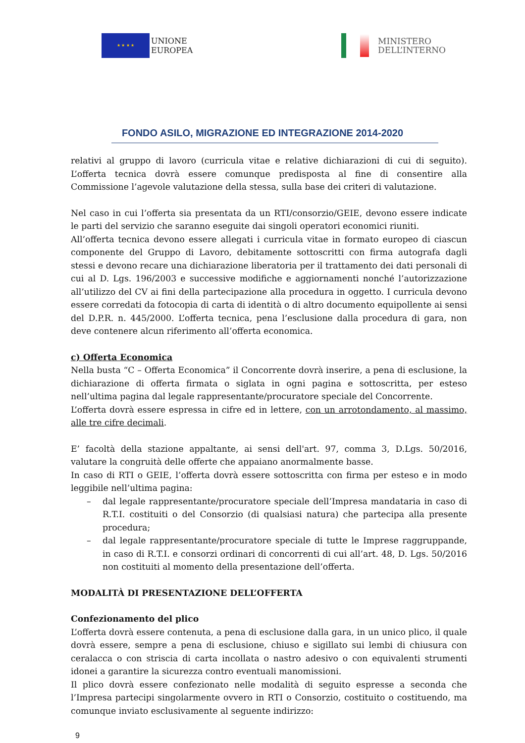★ ★ ★ ★
UNIONE
EUROPEA
MINISTERO
DELL’INTERNO
FONDO ASILO, MIGRAZIONE ED INTEGRAZIONE 2014-2020
relativi al gruppo di lavoro (curricula vitae e relative dichiarazioni di cui di seguito). L’offerta tecnica dovrà essere comunque predisposta al fine di consentire alla Commissione l’agevole valutazione della stessa, sulla base dei criteri di valutazione.
Nel caso in cui l’offerta sia presentata da un RTI/consorzio/GEIE, devono essere indicate le parti del servizio che saranno eseguite dai singoli operatori economici riuniti.
All’offerta tecnica devono essere allegati i curricula vitae in formato europeo di ciascun componente del Gruppo di Lavoro, debitamente sottoscritti con firma autografa dagli stessi e devono recare una dichiarazione liberatoria per il trattamento dei dati personali di cui al D. Lgs. 196/2003 e successive modifiche e aggiornamenti nonché l’autorizzazione all’utilizzo del CV ai fini della partecipazione alla procedura in oggetto. I curricula devono essere corredati da fotocopia di carta di identità o di altro documento equipollente ai sensi del D.P.R. n. 445/2000. L’offerta tecnica, pena l’esclusione dalla procedura di gara, non deve contenere alcun riferimento all’offerta economica.
c) Offerta Economica
Nella busta “C – Offerta Economica” il Concorrente dovrà inserire, a pena di esclusione, la dichiarazione di offerta firmata o siglata in ogni pagina e sottoscritta, per esteso nell’ultima pagina dal legale rappresentante/procuratore speciale del Concorrente.
L’offerta dovrà essere espressa in cifre ed in lettere, con un arrotondamento, al massimo, alle tre cifre decimali.
E’ facoltà della stazione appaltante, ai sensi dell'art. 97, comma 3, D.Lgs. 50/2016, valutare la congruità delle offerte che appaiano anormalmente basse.
In caso di RTI o GEIE, l’offerta dovrà essere sottoscritta con firma per esteso e in modo leggibile nell’ultima pagina:
– dal legale rappresentante/procuratore speciale dell’Impresa mandataria in caso di R.T.I. costituiti o del Consorzio (di qualsiasi natura) che partecipa alla presente procedura;
– dal legale rappresentante/procuratore speciale di tutte le Imprese raggruppande, in caso di R.T.I. e consorzi ordinari di concorrenti di cui all’art. 48, D. Lgs. 50/2016 non costituiti al momento della presentazione dell’offerta.
MODALITÀ DI PRESENTAZIONE DELL’OFFERTA
Confezionamento del plico
L’offerta dovrà essere contenuta, a pena di esclusione dalla gara, in un unico plico, il quale dovrà essere, sempre a pena di esclusione, chiuso e sigillato sui lembi di chiusura con ceralacca o con striscia di carta incollata o nastro adesivo o con equivalenti strumenti idonei a garantire la sicurezza contro eventuali manomissioni.
Il plico dovrà essere confezionato nelle modalità di seguito espresse a seconda che l’Impresa partecipi singolarmente ovvero in RTI o Consorzio, costituito o costituendo, ma comunque inviato esclusivamente al seguente indirizzo:
9